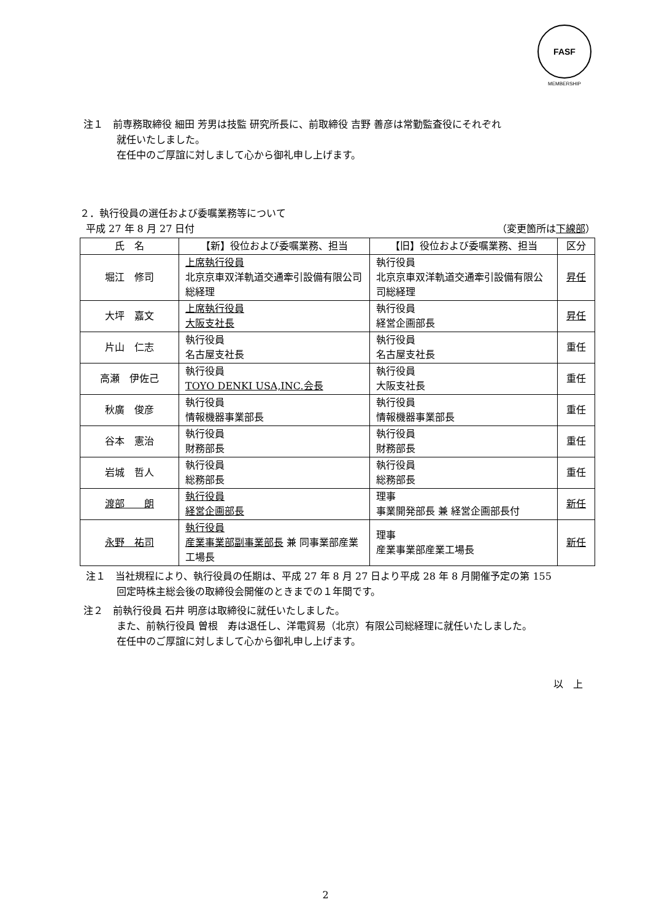FASF
MEMBERSHIP
注１　前専務取締役 細田 芳男は技監 研究所長に、前取締役 吉野 善彦は常勤監査役にそれぞれ
就任いたしました。
在任中のご厚誼に対しまして心から御礼申し上げます。
２．執行役員の選任および委嘱業務等について
平成 27 年 8 月 27 日付 （変更箇所は下線部）
| 氏 名 | 【新】役位および委嘱業務、担当 | 【旧】役位および委嘱業務、担当 | 区分 |
| --- | --- | --- | --- |
| 堀江 修司 | 上席執行役員 北京京車双洋軌道交通牽引設備有限公司総経理 | 執行役員 北京京車双洋軌道交通牽引設備有限公司総経理 | 昇任 |
| 大坪 嘉文 | 上席執行役員 大阪支社長 | 執行役員 経営企画部長 | 昇任 |
| 片山 仁志 | 執行役員 名古屋支社長 | 執行役員 名古屋支社長 | 重任 |
| 高瀬 伊佐己 | 執行役員 TOYO DENKI USA,INC.会長 | 執行役員 大阪支社長 | 重任 |
| 秋廣 俊彦 | 執行役員 情報機器事業部長 | 執行役員 情報機器事業部長 | 重任 |
| 谷本 憲治 | 執行役員 財務部長 | 執行役員 財務部長 | 重任 |
| 岩城 哲人 | 執行役員 総務部長 | 執行役員 総務部長 | 重任 |
| 渡部 朗 | 執行役員 経営企画部長 | 理事 事業開発部長 兼 経営企画部長付 | 新任 |
| 永野 祐司 | 執行役員 産業事業部副事業部長 兼 同事業部産業工場長 | 理事 産業事業部産業工場長 | 新任 |
注１　当社規程により、執行役員の任期は、平成 27 年 8 月 27 日より平成 28 年 8 月開催予定の第 155
回定時株主総会後の取締役会開催のときまでの１年間です。
注２　前執行役員 石井 明彦は取締役に就任いたしました。
また、前執行役員 曽根　寿は退任し、洋電貿易（北京）有限公司総経理に就任いたしました。
在任中のご厚誼に対しまして心から御礼申し上げます。
以　上
2